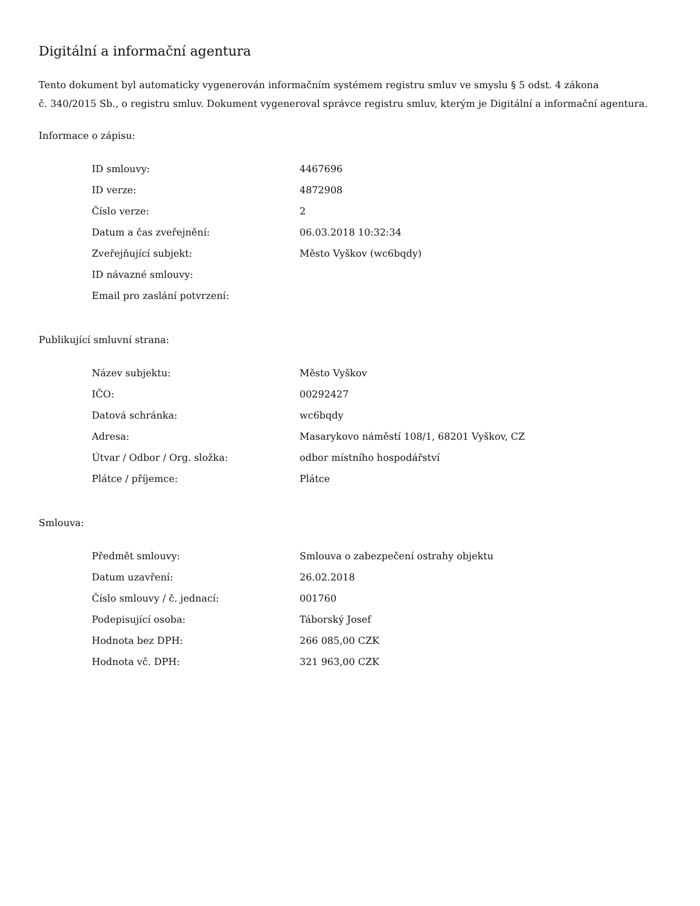Digitální a informační agentura
Tento dokument byl automaticky vygenerován informačním systémem registru smluv ve smyslu § 5 odst. 4 zákona
č. 340/2015 Sb., o registru smluv. Dokument vygeneroval správce registru smluv, kterým je Digitální a informační agentura.
Informace o zápisu:
| ID smlouvy: | 4467696 |
| ID verze: | 4872908 |
| Číslo verze: | 2 |
| Datum a čas zveřejnění: | 06.03.2018 10:32:34 |
| Zveřejňující subjekt: | Město Vyškov (wc6bqdy) |
| ID návazné smlouvy: | |
| Email pro zaslání potvrzení: | |
Publikující smluvní strana:
| Název subjektu: | Město Vyškov |
| IČO: | 00292427 |
| Datová schránka: | wc6bqdy |
| Adresa: | Masarykovo náměstí 108/1, 68201 Vyškov, CZ |
| Útvar / Odbor / Org. složka: | odbor místního hospodářství |
| Plátce / příjemce: | Plátce |
Smlouva:
| Předmět smlouvy: | Smlouva o zabezpečení ostrahy objektu |
| Datum uzavření: | 26.02.2018 |
| Číslo smlouvy / č. jednací: | 001760 |
| Podepisující osoba: | Táborský Josef |
| Hodnota bez DPH: | 266 085,00 CZK |
| Hodnota vč. DPH: | 321 963,00 CZK |